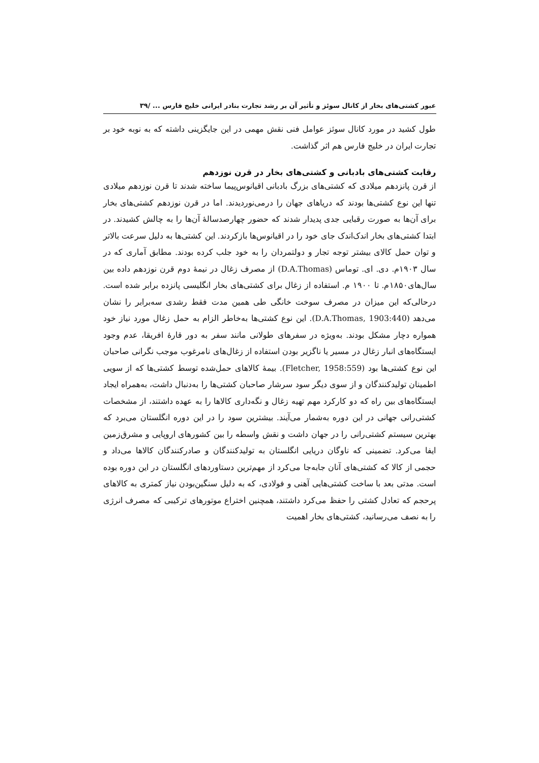عبور کشتی‌های بخار از کانال سوئز و تأثیر آن بر رشد تجارت بنادر ایرانی خلیج فارس ... /۳۹
طول کشید در مورد کانال سوئز عوامل فنی نقش مهمی در این جایگزینی داشته که به نوبه خود بر تجارت ایران در خلیج فارس هم اثر گذاشت.
رقابت کشتی‌های بادبانی و کشتی‌های بخار در قرن نوزدهم
از قرن پانزدهم میلادی که کشتی‌های بزرگ بادبانی اقیانوس‌پیما ساخته شدند تا قرن نوزدهم میلادی تنها این نوع کشتی‌ها بودند که دریاهای جهان را درمی‌نوردیدند. اما در قرن نوزدهم کشتی‌های بخار برای آن‌ها به صورت رقبایی جدی پدیدار شدند که حضور چهارصدسالهٔ آن‌ها را به چالش کشیدند. در ابتدا کشتی‌های بخار اندک‌اندک جای خود را در اقیانوس‌ها بازکردند. این کشتی‌ها به دلیل سرعت بالاتر و توان حمل کالای بیشتر توجه تجار و دولتمردان را به خود جلب کرده بودند. مطابق آماری که در سال ۱۹۰۳م. دی. ای. توماس (D.A.Thomas) از مصرف زغال در نیمهٔ دوم قرن نوزدهم داده بین سال‌های۱۸۵۰م. تا ۱۹۰۰ م. استفاده از زغال برای کشتی‌های بخار انگلیسی پانزده برابر شده است. درحالی‌که این میزان در مصرف سوخت خانگی طی همین مدت فقط رشدی سه‌برابر را نشان می‌دهد (D.A.Thomas, 1903:440). این نوع کشتی‌ها به‌خاطر الزام به حمل زغال مورد نیاز خود همواره دچار مشکل بودند. به‌ویژه در سفرهای طولانی مانند سفر به دور قارهٔ افریقا، عدم وجود ایستگاه‌های انبار زغال در مسیر یا ناگزیر بودن استفاده از زغال‌های نامرغوب موجب نگرانی صاحبان این نوع کشتی‌ها بود (Fletcher, 1958:559). بیمهٔ کالاهای حمل‌شده توسط کشتی‌ها که از سویی اطمینان تولیدکنندگان و از سوی دیگر سود سرشار صاحبان کشتی‌ها را به‌دنبال داشت، به‌همراه ایجاد ایستگاه‌های بین راه که دو کارکرد مهم تهیه زغال و نگه‌داری کالاها را به عهده داشتند، از مشخصات کشتی‌رانی جهانی در این دوره به‌شمار می‌آیند. بیشترین سود را در این دوره انگلستان می‌برد که بهترین سیستم کشتی‌رانی را در جهان داشت و نقش واسطه را بین کشورهای اروپایی و مشرق‌زمین ایفا می‌کرد. تضمینی که ناوگان دریایی انگلستان به تولیدکنندگان و صادرکنندگان کالاها می‌داد و حجمی از کالا که کشتی‌های آنان جابه‌جا می‌کرد از مهم‌ترین دستاوردهای انگلستان در این دوره بوده است. مدتی بعد با ساخت کشتی‌هایی آهنی و فولادی، که به دلیل سنگین‌بودن نیاز کمتری به کالاهای پرحجم که تعادل کشتی را حفظ می‌کرد داشتند، همچنین اختراع موتورهای ترکیبی که مصرف انرژی را به نصف می‌رسانید، کشتی‌های بخار اهمیت